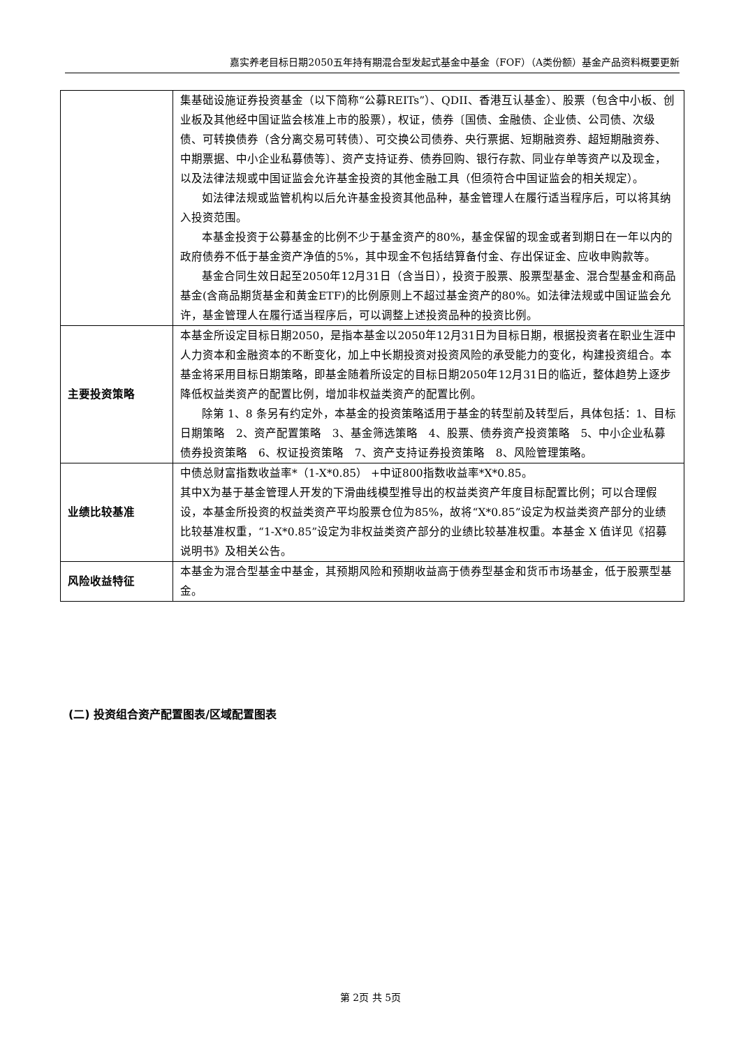嘉实养老目标日期2050五年持有期混合型发起式基金中基金（FOF）（A类份额）基金产品资料概要更新
| | 集基础设施证券投资基金（以下简称“公募REITs”）、QDII、香港互认基金）、股票（包含中小板、创业板及其他经中国证监会核准上市的股票），权证，债券〔国债、金融债、企业债、公司债、次级债、可转换债券（含分离交易可转债）、可交换公司债券、央行票据、短期融资券、超短期融资券、中期票据、中小企业私募债等〕、资产支持证券、债券回购、银行存款、同业存单等资产以及现金，以及法律法规或中国证监会允许基金投资的其他金融工具（但须符合中国证监会的相关规定）。 如法律法规或监管机构以后允许基金投资其他品种，基金管理人在履行适当程序后，可以将其纳入投资范围。 本基金投资于公募基金的比例不少于基金资产的80%，基金保留的现金或者到期日在一年以内的政府债券不低于基金资产净值的5%，其中现金不包括结算备付金、存出保证金、应收申购款等。 基金合同生效日起至2050年12月31日（含当日），投资于股票、股票型基金、混合型基金和商品基金(含商品期货基金和黄金ETF)的比例原则上不超过基金资产的80%。如法律法规或中国证监会允许，基金管理人在履行适当程序后，可以调整上述投资品种的投资比例。 |
| 主要投资策略 | 本基金所设定目标日期2050，是指本基金以2050年12月31日为目标日期，根据投资者在职业生涯中人力资本和金融资本的不断变化，加上中长期投资对投资风险的承受能力的变化，构建投资组合。本基金将采用目标日期策略，即基金随着所设定的目标日期2050年12月31日的临近，整体趋势上逐步降低权益类资产的配置比例，增加非权益类资产的配置比例。 除第 1、8 条另有约定外，本基金的投资策略适用于基金的转型前及转型后，具体包括：1、目标日期策略 2、资产配置策略 3、基金筛选策略 4、股票、债券资产投资策略 5、中小企业私募债券投资策略 6、权证投资策略 7、资产支持证券投资策略 8、风险管理策略。 |
| 业绩比较基准 | 中债总财富指数收益率*（1-X*0.85） +中证800指数收益率*X*0.85。 其中X为基于基金管理人开发的下滑曲线模型推导出的权益类资产年度目标配置比例；可以合理假设，本基金所投资的权益类资产平均股票仓位为85%，故将“X*0.85”设定为权益类资产部分的业绩比较基准权重，“1-X*0.85”设定为非权益类资产部分的业绩比较基准权重。本基金 X 值详见《招募说明书》及相关公告。 |
| 风险收益特征 | 本基金为混合型基金中基金，其预期风险和预期收益高于债券型基金和货币市场基金，低于股票型基金。 |
(二) 投资组合资产配置图表/区域配置图表
第 2页 共 5页